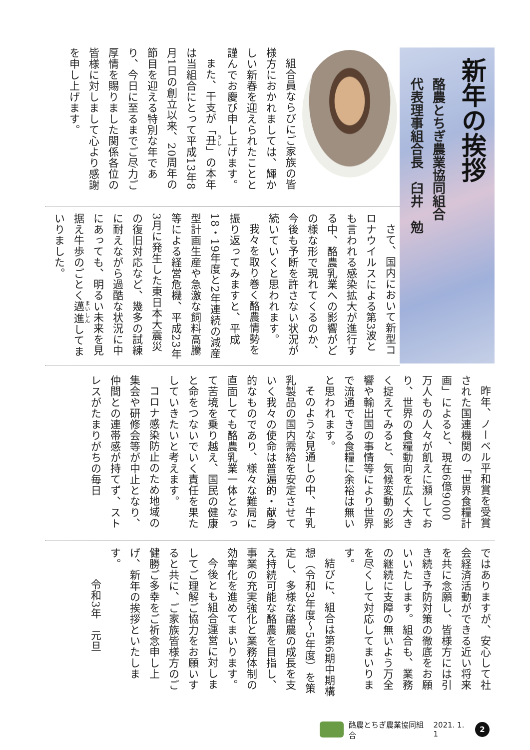新年の挨拶
酪農とちぎ農業協同組合
代表理事組合長　臼井　勉
組合員ならびにご家族の皆様方におかれましては、輝かしい新春を迎えられたことと謹んでお慶び申し上げます。
また、干支が「丑」の本年は当組合にとって平成13年8月1日の創立以来、20周年の節目を迎える特別な年であり、今日に至るまでご尽力ご厚情を賜りました関係各位の皆様に対しまして心より感謝を申し上げます。
さて、国内において新型コロナウイルスによる第3波とも言われる感染拡大が進行する中、酪農乳業への影響がどの様な形で現れてくるのか、今後も予断を許さない状況が続いていくと思われます。
我々を取り巻く酪農情勢を振り返ってみますと、平成18・19年度と2年連続の減産型計画生産や急激な飼料高騰等による経営危機、平成23年3月に発生した東日本大震災の復旧対応など、幾多の試練に耐えながら過酷な状況に中にあっても、明るい未来を見据え牛歩のごとく邁進してまいりました。
昨年、ノーベル平和賞を受賞された国連機関の「世界食糧計画」によると、現在6億9000万人もの人々が飢えに瀕しており、世界の食糧動向を広く大きく捉えてみると、気候変動の影響や輸出国の事情等により世界で流通できる食糧に余裕は無いと思われます。
そのような見通しの中、牛乳乳製品の国内需給を安定させていく我々の使命は普遍的・献身的なものであり、様々な難局に直面しても酪農乳業一体となって苦境を乗り越え、国民の健康と命をつないでいく責任を果たしていきたいと考えます。
コロナ感染防止のため地域の集会や研修会等が中止となり、仲間との連帯感が持てず、ストレスがたまりがちの毎日
ではありますが、安心して社会経済活動ができる近い将来を共に念願し、皆様方には引き続き予防対策の徹底をお願いいたします。組合も、業務の継続に支障の無いよう万全を尽くして対応してまいります。
結びに、組合は第6期中期構想（令和3年度〜5年度）を策定し、多様な酪農の成長を支え持続可能な酪農を目指し、事業の充実強化と業務体制の効率化を進めてまいります。
今後とも組合運営に対しましてご理解ご協力をお願いすると共に、ご家族皆様方のご健勝ご多幸をご祈念申し上げ、新年の挨拶といたします。
令和3年　元旦
酪農とちぎ農業協同組合 2021. 1. 1
2